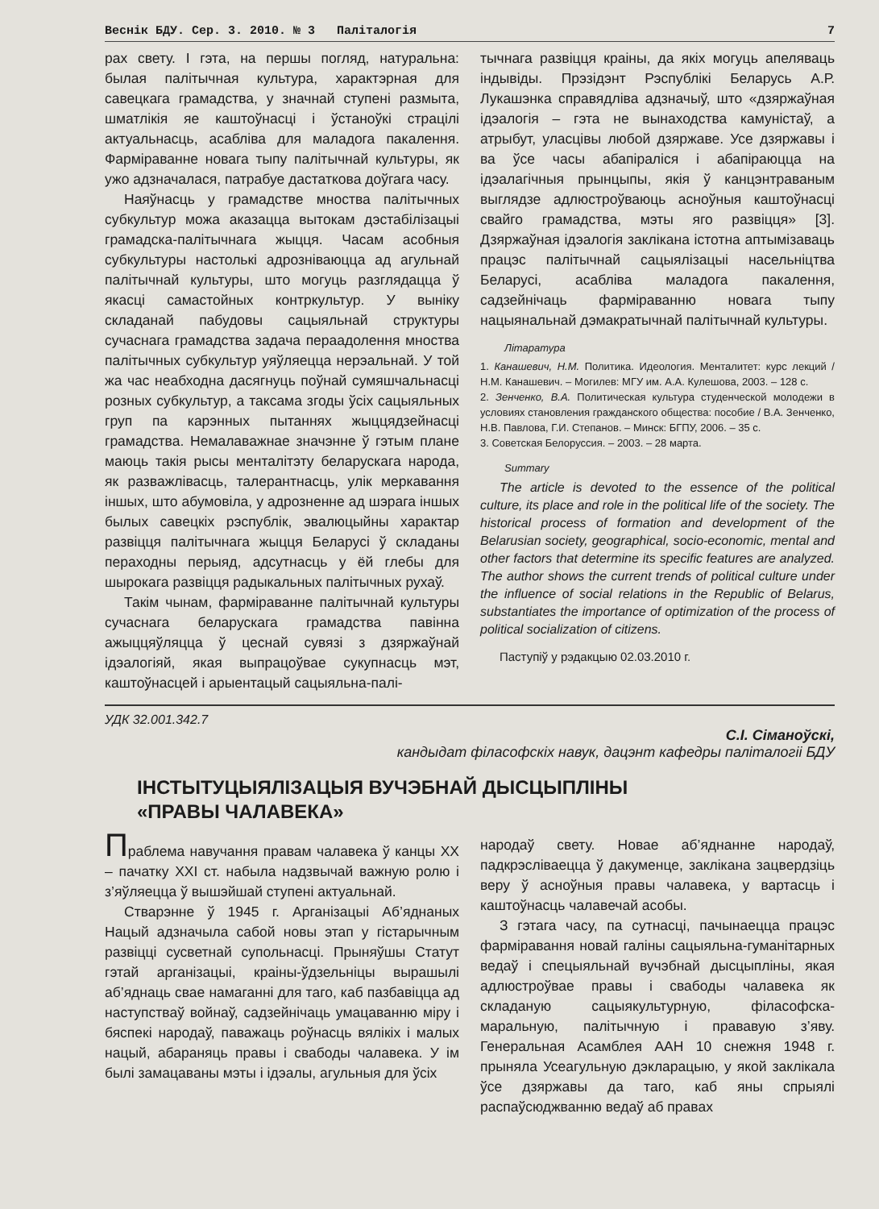Веснік БДУ. Сер. 3. 2010. № 3 Паліталогія 7
рах свету. І гэта, на першы погляд, натуральна: былая палітычная культура, характэрная для савецкага грамадства, у значнай ступені размыта, шматлікія яе каштоўнасці і ўстаноўкі страцілі актуальнасць, асабліва для маладога пакалення. Фарміраванне новага тыпу палітычнай культуры, як ужо адзначалася, патрабуе дастаткова доўгага часу.
Наяўнасць у грамадстве мноства палітычных субкультур можа аказацца вытокам дэстабілізацыі грамадска-палітычнага жыцця. Часам асобныя субкультуры настолькі адрозніваюцца ад агульнай палітычнай культуры, што могуць разглядацца ў якасці самастойных контркультур. У выніку складанай пабудовы сацыяльнай структуры сучаснага грамадства задача пераадолення мноства палітычных субкультур уяўляецца нерэальнай. У той жа час неабходна дасягнуць поўнай сумяшчальнасці розных субкультур, а таксама згоды ўсіх сацыяльных груп па карэнных пытаннях жыццядзейнасці грамадства. Немалаважнае значэнне ў гэтым плане маюць такія рысы менталітэту беларускага народа, як разважлівасць, талерантнасць, улік меркавання іншых, што абумовіла, у адрозненне ад шэрага іншых былых савецкіх рэспублік, эвалюцыйны характар развіцця палітычнага жыцця Беларусі ў складаны пераходны перыяд, адсутнасць у ёй глебы для шырокага развіцця радыкальных палітычных рухаў.
Такім чынам, фарміраванне палітычнай культуры сучаснага беларускага грамадства павінна ажыццяўляцца ў цеснай сувязі з дзяржаўнай ідэалогіяй, якая выпрацоўвае сукупнасць мэт, каштоўнасцей і арыентацый сацыяльна-палі-
тычнага развіцця краіны, да якіх могуць апеляваць індывіды. Прэзідэнт Рэспублікі Беларусь А.Р. Лукашэнка справядліва адзначыў, што «дзяржаўная ідэалогія – гэта не вынаходства камуністаў, а атрыбут, уласцівы любой дзяржаве. Усе дзяржавы і ва ўсе часы абапіраліся і абапіраюцца на ідэалагічныя прынцыпы, якія ў канцэнтраваным выглядзе адлюстроўваюць асноўныя каштоўнасці свайго грамадства, мэты яго развіцця» [3]. Дзяржаўная ідэалогія заклікана істотна аптымізаваць працэс палітычнай сацыялізацыі насельніцтва Беларусі, асабліва маладога пакалення, садзейнічаць фарміраванню новага тыпу нацыянальнай дэмакратычнай палітычнай культуры.
Літаратура
1. Канашевич, Н.М. Политика. Идеология. Менталитет: курс лекций / Н.М. Канашевич. – Могилев: МГУ им. А.А. Кулешова, 2003. – 128 с.
2. Зенченко, В.А. Политическая культура студенческой молодежи в условиях становления гражданского общества: пособие / В.А. Зенченко, Н.В. Павлова, Г.И. Степанов. – Минск: БГПУ, 2006. – 35 с.
3. Советская Белоруссия. – 2003. – 28 марта.
Summary
The article is devoted to the essence of the political culture, its place and role in the political life of the society. The historical process of formation and development of the Belarusian society, geographical, socio-economic, mental and other factors that determine its specific features are analyzed. The author shows the current trends of political culture under the influence of social relations in the Republic of Belarus, substantiates the importance of optimization of the process of political socialization of citizens.
Паступіў у рэдакцыю 02.03.2010 г.
УДК 32.001.342.7
С.І. Сіманоўскі,
кандыдат філасофскіх навук, дацэнт кафедры паліталогіі БДУ
ІНСТЫТУЦЫЯЛІЗАЦЫЯ ВУЧЭБНАЙ ДЫСЦЫПЛІНЫ
«ПРАВЫ ЧАЛАВЕКА»
Праблема навучання правам чалавека ў канцы XX – пачатку XXI ст. набыла надзвычай важную ролю і з’яўляецца ў вышэйшай ступені актуальнай.
Стварэнне ў 1945 г. Арганізацыі Аб’яднаных Нацый адзначыла сабой новы этап у гістарычным развіцці сусветнай супольнасці. Прыняўшы Статут гэтай арганізацыі, краіны-ўдзельніцы вырашылі аб’яднаць свае намаганні для таго, каб пазбавіцца ад наступстваў войнаў, садзейнічаць умацаванню міру і бяспекі народаў, паважаць роўнасць вялікіх і малых нацый, абараняць правы і свабоды чалавека. У ім былі замацаваны мэты і ідэалы, агульныя для ўсіх
народаў свету. Новае аб’яднанне народаў, падкрэсліваецца ў дакуменце, заклікана зацвердзіць веру ў асноўныя правы чалавека, у вартасць і каштоўнасць чалавечай асобы.
З гэтага часу, па сутнасці, пачынаецца працэс фарміравання новай галіны сацыяльна-гуманітарных ведаў і спецыяльнай вучэбнай дысцыпліны, якая адлюстроўвае правы і свабоды чалавека як складаную сацыякультурную, філасофска-маральную, палітычную і прававую з’яву. Генеральная Асамблея ААН 10 снежня 1948 г. прыняла Усеагульную дэкларацыю, у якой заклікала ўсе дзяржавы да таго, каб яны спрыялі распаўсюджванню ведаў аб правах